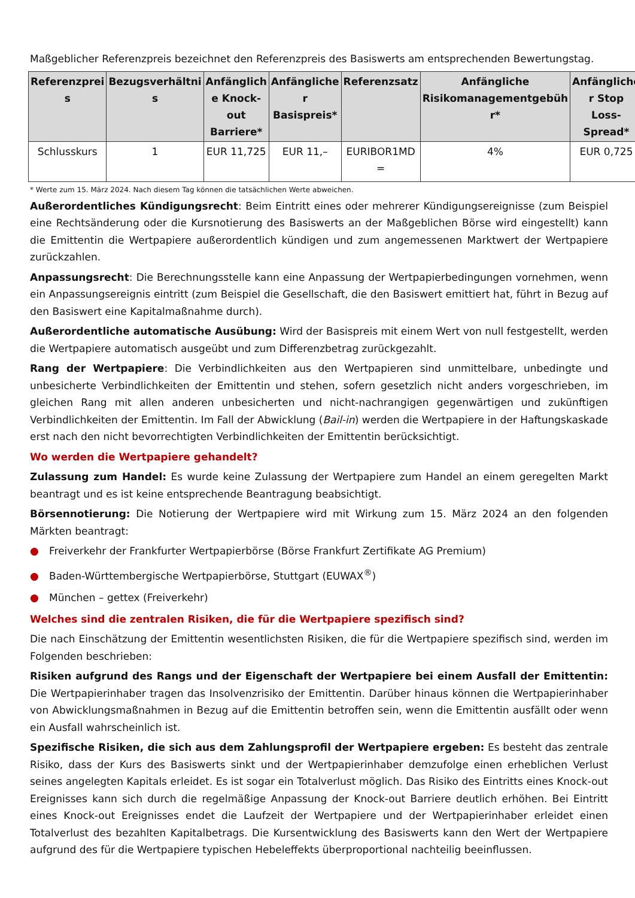Maßgeblicher Referenzpreis bezeichnet den Referenzpreis des Basiswerts am entsprechenden Bewertungstag.
| Referenzprei s | Bezugsverhältni s | Anfänglich e Knock-out Barriere* | Anfängliche r Basispreis* | Referenzsatz | Anfängliche Risikomanagementgebüh r* | Anfängliche r Stop Loss-Spread* |
| --- | --- | --- | --- | --- | --- | --- |
| Schlusskurs | 1 | EUR 11,725 | EUR 11,– | EURIBOR1MD = | 4% | EUR 0,725 |
* Werte zum 15. März 2024. Nach diesem Tag können die tatsächlichen Werte abweichen.
Außerordentliches Kündigungsrecht: Beim Eintritt eines oder mehrerer Kündigungsereignisse (zum Beispiel eine Rechtsänderung oder die Kursnotierung des Basiswerts an der Maßgeblichen Börse wird eingestellt) kann die Emittentin die Wertpapiere außerordentlich kündigen und zum angemessenen Marktwert der Wertpapiere zurückzahlen.
Anpassungsrecht: Die Berechnungsstelle kann eine Anpassung der Wertpapierbedingungen vornehmen, wenn ein Anpassungsereignis eintritt (zum Beispiel die Gesellschaft, die den Basiswert emittiert hat, führt in Bezug auf den Basiswert eine Kapitalmaßnahme durch).
Außerordentliche automatische Ausübung: Wird der Basispreis mit einem Wert von null festgestellt, werden die Wertpapiere automatisch ausgeübt und zum Differenzbetrag zurückgezahlt.
Rang der Wertpapiere: Die Verbindlichkeiten aus den Wertpapieren sind unmittelbare, unbedingte und unbesicherte Verbindlichkeiten der Emittentin und stehen, sofern gesetzlich nicht anders vorgeschrieben, im gleichen Rang mit allen anderen unbesicherten und nicht-nachrangigen gegenwärtigen und zukünftigen Verbindlichkeiten der Emittentin. Im Fall der Abwicklung (Bail-in) werden die Wertpapiere in der Haftungskaskade erst nach den nicht bevorrechtigten Verbindlichkeiten der Emittentin berücksichtigt.
Wo werden die Wertpapiere gehandelt?
Zulassung zum Handel: Es wurde keine Zulassung der Wertpapiere zum Handel an einem geregelten Markt beantragt und es ist keine entsprechende Beantragung beabsichtigt.
Börsennotierung: Die Notierung der Wertpapiere wird mit Wirkung zum 15. März 2024 an den folgenden Märkten beantragt:
● Freiverkehr der Frankfurter Wertpapierbörse (Börse Frankfurt Zertifikate AG Premium)
● Baden-Württembergische Wertpapierbörse, Stuttgart (EUWAX<sup>®</sup>)
● München – gettex (Freiverkehr)
Welches sind die zentralen Risiken, die für die Wertpapiere spezifisch sind?
Die nach Einschätzung der Emittentin wesentlichsten Risiken, die für die Wertpapiere spezifisch sind, werden im Folgenden beschrieben:
Risiken aufgrund des Rangs und der Eigenschaft der Wertpapiere bei einem Ausfall der Emittentin: Die Wertpapierinhaber tragen das Insolvenzrisiko der Emittentin. Darüber hinaus können die Wertpapierinhaber von Abwicklungsmaßnahmen in Bezug auf die Emittentin betroffen sein, wenn die Emittentin ausfällt oder wenn ein Ausfall wahrscheinlich ist.
Spezifische Risiken, die sich aus dem Zahlungsprofil der Wertpapiere ergeben: Es besteht das zentrale Risiko, dass der Kurs des Basiswerts sinkt und der Wertpapierinhaber demzufolge einen erheblichen Verlust seines angelegten Kapitals erleidet. Es ist sogar ein Totalverlust möglich. Das Risiko des Eintritts eines Knock-out Ereignisses kann sich durch die regelmäßige Anpassung der Knock-out Barriere deutlich erhöhen. Bei Eintritt eines Knock-out Ereignisses endet die Laufzeit der Wertpapiere und der Wertpapierinhaber erleidet einen Totalverlust des bezahlten Kapitalbetrags. Die Kursentwicklung des Basiswerts kann den Wert der Wertpapiere aufgrund des für die Wertpapiere typischen Hebeleffekts überproportional nachteilig beeinflussen.